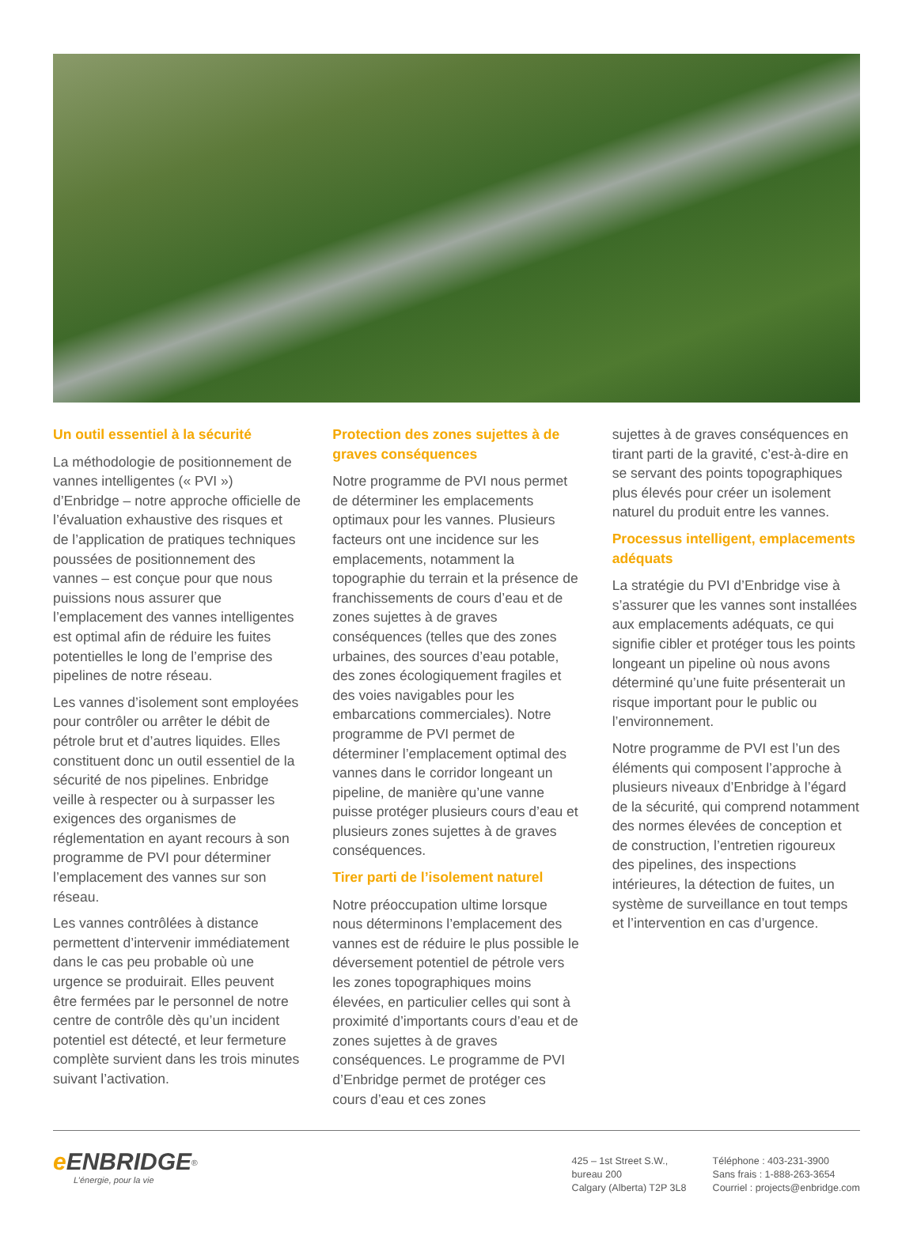Un outil essentiel à la sécurité
La méthodologie de positionnement de vannes intelligentes (« PVI ») d’Enbridge – notre approche officielle de l’évaluation exhaustive des risques et de l’application de pratiques techniques poussées de positionnement des vannes – est conçue pour que nous puissions nous assurer que l’emplacement des vannes intelligentes est optimal afin de réduire les fuites potentielles le long de l’emprise des pipelines de notre réseau.
Les vannes d’isolement sont employées pour contrôler ou arrêter le débit de pétrole brut et d’autres liquides. Elles constituent donc un outil essentiel de la sécurité de nos pipelines. Enbridge veille à respecter ou à surpasser les exigences des organismes de réglementation en ayant recours à son programme de PVI pour déterminer l’emplacement des vannes sur son réseau.
Les vannes contrôlées à distance permettent d’intervenir immédiatement dans le cas peu probable où une urgence se produirait. Elles peuvent être fermées par le personnel de notre centre de contrôle dès qu’un incident potentiel est détecté, et leur fermeture complète survient dans les trois minutes suivant l’activation.
Protection des zones sujettes à de graves conséquences
Notre programme de PVI nous permet de déterminer les emplacements optimaux pour les vannes. Plusieurs facteurs ont une incidence sur les emplacements, notamment la topographie du terrain et la présence de franchissements de cours d’eau et de zones sujettes à de graves conséquences (telles que des zones urbaines, des sources d’eau potable, des zones écologiquement fragiles et des voies navigables pour les embarcations commerciales). Notre programme de PVI permet de déterminer l’emplacement optimal des vannes dans le corridor longeant un pipeline, de manière qu’une vanne puisse protéger plusieurs cours d’eau et plusieurs zones sujettes à de graves conséquences.
Tirer parti de l’isolement naturel
Notre préoccupation ultime lorsque nous déterminons l’emplacement des vannes est de réduire le plus possible le déversement potentiel de pétrole vers les zones topographiques moins élevées, en particulier celles qui sont à proximité d’importants cours d’eau et de zones sujettes à de graves conséquences. Le programme de PVI d’Enbridge permet de protéger ces cours d’eau et ces zones
sujettes à de graves conséquences en tirant parti de la gravité, c’est-à-dire en se servant des points topographiques plus élevés pour créer un isolement naturel du produit entre les vannes.
Processus intelligent, emplacements adéquats
La stratégie du PVI d’Enbridge vise à s’assurer que les vannes sont installées aux emplacements adéquats, ce qui signifie cibler et protéger tous les points longeant un pipeline où nous avons déterminé qu’une fuite présenterait un risque important pour le public ou l’environnement.
Notre programme de PVI est l’un des éléments qui composent l’approche à plusieurs niveaux d’Enbridge à l’égard de la sécurité, qui comprend notamment des normes élevées de conception et de construction, l’entretien rigoureux des pipelines, des inspections intérieures, la détection de fuites, un système de surveillance en tout temps et l’intervention en cas d’urgence.
e ENBRIDGE<sup>®</sup>
L’énergie, pour la vie
425 – 1st Street S.W.,
bureau 200
Calgary (Alberta) T2P 3L8
Téléphone : 403-231-3900
Sans frais : 1-888-263-3654
Courriel : projects@enbridge.com